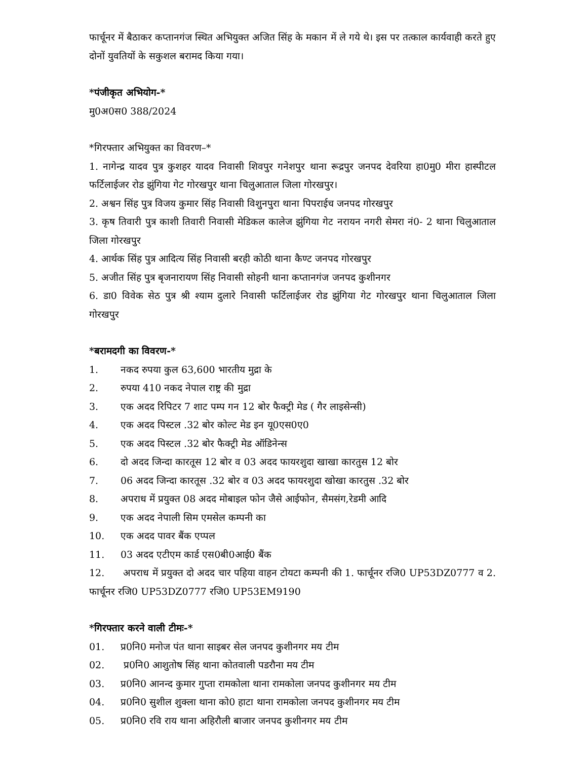फार्चूनर में बैठाकर कप्तानगंज स्थित अभियुक्त अजित सिंह के मकान में ले गये थे। इस पर तत्काल कार्यवाही करते हुए दोनों युवतियों के सकुशल बरामद किया गया।
*पंजीकृत अभियोग-*
मु0अ0स0 388/2024
*गिरफ्तार अभियुक्त का विवरण–*
1. नागेन्द्र यादव पुत्र कुशहर यादव निवासी शिवपुर गनेशपुर थाना रूद्रपुर जनपद देवरिया हा0मु0 मीरा हास्पीटल फर्टिलाईजर रोड झुंगिया गेट गोरखपुर थाना चिलुआताल जिला गोरखपुर।
2. अश्वन सिंह पुत्र विजय कुमार सिंह निवासी विशुनपुरा थाना पिपराईच जनपद गोरखपुर
3. कृष तिवारी पुत्र काशी तिवारी निवासी मेडिकल कालेज झुंगिया गेट नरायन नगरी सेमरा नं0- 2 थाना चिलुआताल जिला गोरखपुर
4. आर्थक सिंह पुत्र आदित्य सिंह निवासी बरही कोठी थाना कैण्ट जनपद गोरखपुर
5. अजीत सिंह पुत्र बृजनारायण सिंह निवासी सोहनी थाना कप्तानगंज जनपद कुशीनगर
6. डा0 विवेक सेठ पुत्र श्री श्याम दुलारे निवासी फर्टिलाईजर रोड झुंगिया गेट गोरखपुर थाना चिलुआताल जिला गोरखपुर
*बरामदगी का विवरण-*
1. नकद रुपया कुल 63,600 भारतीय मुद्रा के
2. रुपया 410 नकद नेपाल राष्ट्र की मुद्रा
3. एक अदद रिपिटर 7 शाट पम्प गन 12 बोर फैक्ट्री मेड ( गैर लाइसेन्सी)
4. एक अदद पिस्टल .32 बोर कोल्ट मेड इन यू0एस0ए0
5. एक अदद पिस्टल .32 बोर फैक्ट्री मेड ऑडिनेन्स
6. दो अदद जिन्दा कारतूस 12 बोर व 03 अदद फायरशुदा खाखा कारतुस 12 बोर
7. 06 अदद जिन्दा कारतूस .32 बोर व 03 अदद फायरशुदा खोखा कारतुस .32 बोर
8. अपराध में प्रयुक्त 08 अदद मोबाइल फोन जैसे आईफोन, सैमसंग,रेडमी आदि
9. एक अदद नेपाली सिम एमसेल कम्पनी का
10. एक अदद पावर बैंक एप्पल
11. 03 अदद एटीएम कार्ड एस0बी0आई0 बैंक
12. अपराध में प्रयुक्त दो अदद चार पहिया वाहन टोयटा कम्पनी की 1. फार्चूनर रजि0 UP53DZ0777 व 2. फार्चूनर रजि0 UP53DZ0777 रजि0 UP53EM9190
*गिरफ्तार करने वाली टीमः-*
01. प्र0नि0 मनोज पंत थाना साइबर सेल जनपद कुशीनगर मय टीम
02. प्र0नि0 आशुतोष सिंह थाना कोतवाली पडरौना मय टीम
03. प्र0नि0 आनन्द कुमार गुप्ता रामकोला थाना रामकोला जनपद कुशीनगर मय टीम
04. प्र0नि0 सुशील शुक्ला थाना को0 हाटा थाना रामकोला जनपद कुशीनगर मय टीम
05. प्र0नि0 रवि राय थाना अहिरौली बाजार जनपद कुशीनगर मय टीम